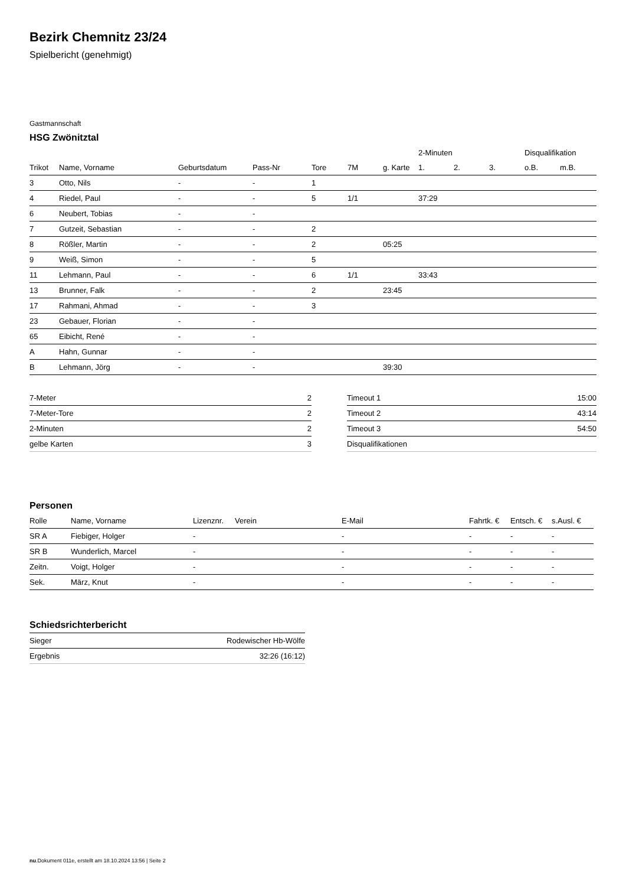Bezirk Chemnitz 23/24
Spielbericht (genehmigt)
Gastmannschaft
HSG Zwönitztal
| | | | | | | | 2-Minuten | | | Disqualifikation | |
| --- | --- | --- | --- | --- | --- | --- | --- | --- | --- | --- | --- |
| Trikot | Name, Vorname | Geburtsdatum | Pass-Nr | Tore | 7M | g. Karte | 1. | 2. | 3. | o.B. | m.B. |
| 3 | Otto, Nils | - | - | 1 | | | | | | | |
| 4 | Riedel, Paul | - | - | 5 | 1/1 | | 37:29 | | | | |
| 6 | Neubert, Tobias | - | - | | | | | | | | |
| 7 | Gutzeit, Sebastian | - | - | 2 | | | | | | | |
| 8 | Rößler, Martin | - | - | 2 | | 05:25 | | | | | |
| 9 | Weiß, Simon | - | - | 5 | | | | | | | |
| 11 | Lehmann, Paul | - | - | 6 | 1/1 | | 33:43 | | | | |
| 13 | Brunner, Falk | - | - | 2 | | 23:45 | | | | | |
| 17 | Rahmani, Ahmad | - | - | 3 | | | | | | | |
| 23 | Gebauer, Florian | - | - | | | | | | | | |
| 65 | Eibicht, René | - | - | | | | | | | | |
| A | Hahn, Gunnar | - | - | | | | | | | | |
| B | Lehmann, Jörg | - | - | | | 39:30 | | | | | |
| 7-Meter | 2 |
| 7-Meter-Tore | 2 |
| 2-Minuten | 2 |
| gelbe Karten | 3 |
| Timeout 1 | 15:00 |
| Timeout 2 | 43:14 |
| Timeout 3 | 54:50 |
| Disqualifikationen | |
Personen
| Rolle | Name, Vorname | Lizenznr. | Verein | E-Mail | Fahrtk. € | Entsch. € | s.Ausl. € |
| --- | --- | --- | --- | --- | --- | --- | --- |
| SR A | Fiebiger, Holger | - | | - | - | - | - |
| SR B | Wunderlich, Marcel | - | | - | - | - | - |
| Zeitn. | Voigt, Holger | - | | - | - | - | - |
| Sek. | März, Knut | - | | - | - | - | - |
Schiedsrichterbericht
| Sieger | Rodewischer Hb-Wölfe |
| Ergebnis | 32:26 (16:12) |
nu.Dokument 011e, erstellt am 18.10.2024 13:56 | Seite 2